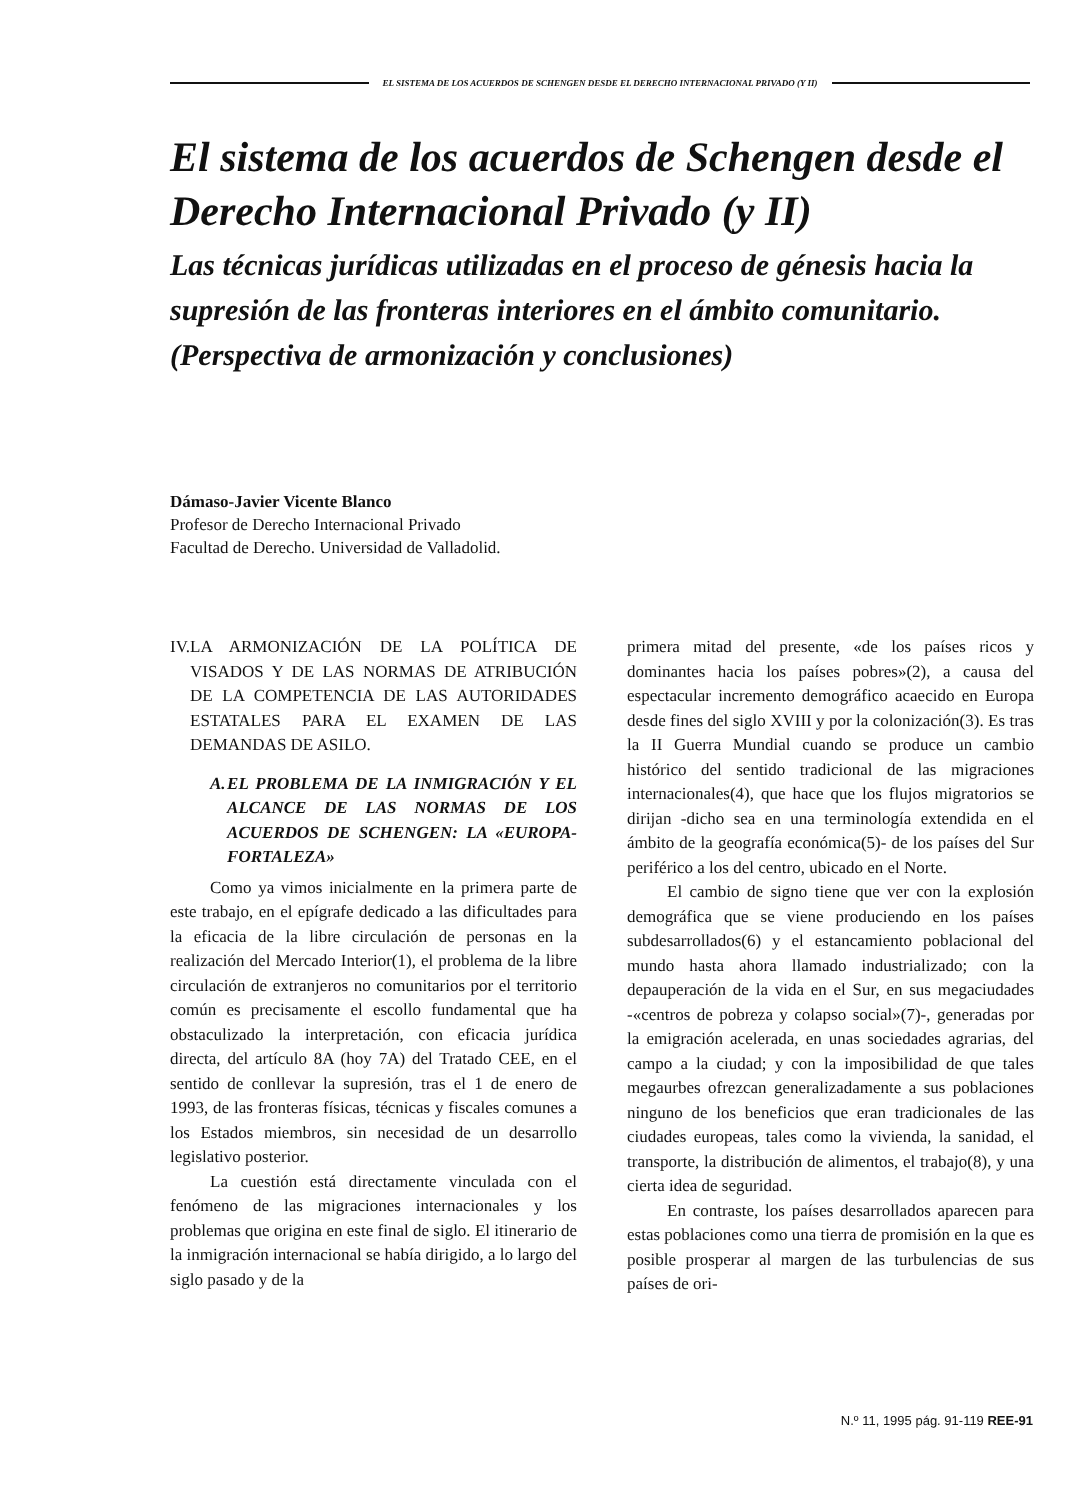EL SISTEMA DE LOS ACUERDOS DE SCHENGEN DESDE EL DERECHO INTERNACIONAL PRIVADO (Y II)
El sistema de los acuerdos de Schengen desde el Derecho Internacional Privado (y II)
Las técnicas jurídicas utilizadas en el proceso de génesis hacia la supresión de las fronteras interiores en el ámbito comunitario.
(Perspectiva de armonización y conclusiones)
Dámaso-Javier Vicente Blanco
Profesor de Derecho Internacional Privado
Facultad de Derecho. Universidad de Valladolid.
IV. LA ARMONIZACIÓN DE LA POLÍTICA DE VISADOS Y DE LAS NORMAS DE ATRIBUCIÓN DE LA COMPETENCIA DE LAS AUTORIDADES ESTATALES PARA EL EXAMEN DE LAS DEMANDAS DE ASILO.
A. EL PROBLEMA DE LA INMIGRACIÓN Y EL ALCANCE DE LAS NORMAS DE LOS ACUERDOS DE SCHENGEN: LA «EUROPA-FORTALEZA»
Como ya vimos inicialmente en la primera parte de este trabajo, en el epígrafe dedicado a las dificultades para la eficacia de la libre circulación de personas en la realización del Mercado Interior(1), el problema de la libre circulación de extranjeros no comunitarios por el territorio común es precisamente el escollo fundamental que ha obstaculizado la interpretación, con eficacia jurídica directa, del artículo 8A (hoy 7A) del Tratado CEE, en el sentido de conllevar la supresión, tras el 1 de enero de 1993, de las fronteras físicas, técnicas y fiscales comunes a los Estados miembros, sin necesidad de un desarrollo legislativo posterior.
La cuestión está directamente vinculada con el fenómeno de las migraciones internacionales y los problemas que origina en este final de siglo. El itinerario de la inmigración internacional se había dirigido, a lo largo del siglo pasado y de la
primera mitad del presente, «de los países ricos y dominantes hacia los países pobres»(2), a causa del espectacular incremento demográfico acaecido en Europa desde fines del siglo XVIII y por la colonización(3). Es tras la II Guerra Mundial cuando se produce un cambio histórico del sentido tradicional de las migraciones internacionales(4), que hace que los flujos migratorios se dirijan -dicho sea en una terminología extendida en el ámbito de la geografía económica(5)- de los países del Sur periférico a los del centro, ubicado en el Norte.
El cambio de signo tiene que ver con la explosión demográfica que se viene produciendo en los países subdesarrollados(6) y el estancamiento poblacional del mundo hasta ahora llamado industrializado; con la depauperación de la vida en el Sur, en sus megaciudades -«centros de pobreza y colapso social»(7)-, generadas por la emigración acelerada, en unas sociedades agrarias, del campo a la ciudad; y con la imposibilidad de que tales megaurbes ofrezcan generalizadamente a sus poblaciones ninguno de los beneficios que eran tradicionales de las ciudades europeas, tales como la vivienda, la sanidad, el transporte, la distribución de alimentos, el trabajo(8), y una cierta idea de seguridad.
En contraste, los países desarrollados aparecen para estas poblaciones como una tierra de promisión en la que es posible prosperar al margen de las turbulencias de sus países de ori-
N.º 11, 1995 pág. 91-119 REE-91